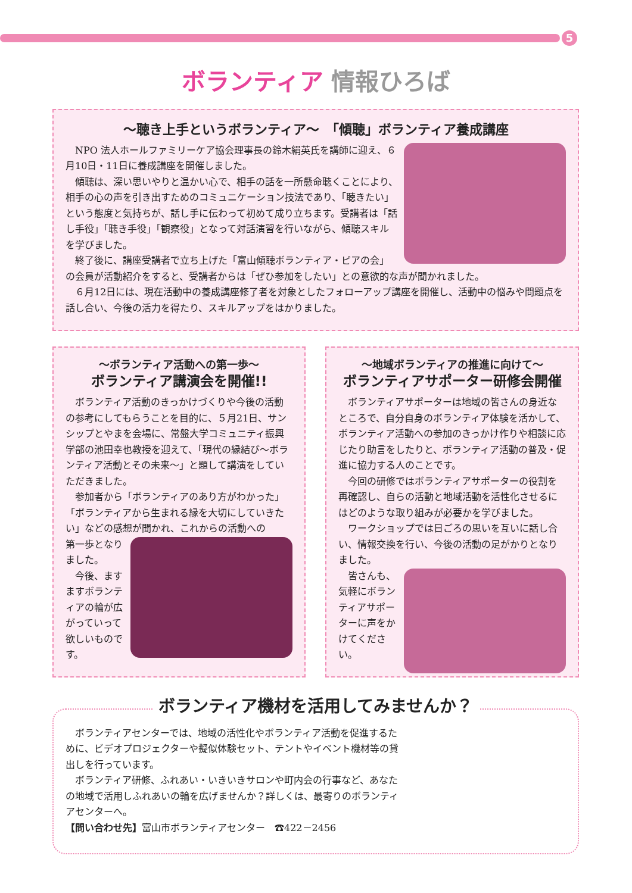5
ボランティア 情報ひろば
～聴き上手というボランティア～　「傾聴」ボランティア養成講座
NPO 法人ホールファミリーケア協会理事長の鈴木絹英氏を講師に迎え、６月10日・11日に養成講座を開催しました。
傾聴は、深い思いやりと温かい心で、相手の話を一所懸命聴くことにより、相手の心の声を引き出すためのコミュニケーション技法であり、「聴きたい」という態度と気持ちが、話し手に伝わって初めて成り立ちます。受講者は「話し手役」「聴き手役」「観察役」となって対話演習を行いながら、傾聴スキルを学びました。
終了後に、講座受講者で立ち上げた「富山傾聴ボランティア・ピアの会」の会員が活動紹介をすると、受講者からは「ぜひ参加をしたい」との意欲的な声が聞かれました。
６月12日には、現在活動中の養成講座修了者を対象としたフォローアップ講座を開催し、活動中の悩みや問題点を話し合い、今後の活力を得たり、スキルアップをはかりました。
～ボランティア活動への第一歩～
ボランティア講演会を開催!!
ボランティア活動のきっかけづくりや今後の活動の参考にしてもらうことを目的に、５月21日、サンシップとやまを会場に、常盤大学コミュニティ振興学部の池田幸也教授を迎えて、「現代の縁結び～ボランティア活動とその未来～」と題して講演をしていただきました。
参加者から「ボランティアのあり方がわかった」「ボランティアから生まれる縁を大切にしていきたい」などの感想が聞かれ、これからの活動への
第一歩となりました。
今後、ますますボランティアの輪が広がっていって欲しいものです。
～地域ボランティアの推進に向けて～
ボランティアサポーター研修会開催
ボランティアサポーターは地域の皆さんの身近なところで、自分自身のボランティア体験を活かして、ボランティア活動への参加のきっかけ作りや相談に応じたり助言をしたりと、ボランティア活動の普及・促進に協力する人のことです。
今回の研修ではボランティアサポーターの役割を再確認し、自らの活動と地域活動を活性化させるにはどのような取り組みが必要かを学びました。
ワークショップでは日ごろの思いを互いに話し合い、情報交換を行い、今後の活動の足がかりとなりました。
皆さんも、気軽にボランティアサポーターに声をかけてください。
ボランティア機材を活用してみませんか？
ボランティアセンターでは、地域の活性化やボランティア活動を促進するために、ビデオプロジェクターや擬似体験セット、テントやイベント機材等の貸出しを行っています。
ボランティア研修、ふれあい・いきいきサロンや町内会の行事など、あなたの地域で活用しふれあいの輪を広げませんか？詳しくは、最寄りのボランティアセンターへ。
【問い合わせ先】富山市ボランティアセンター　☎422－2456